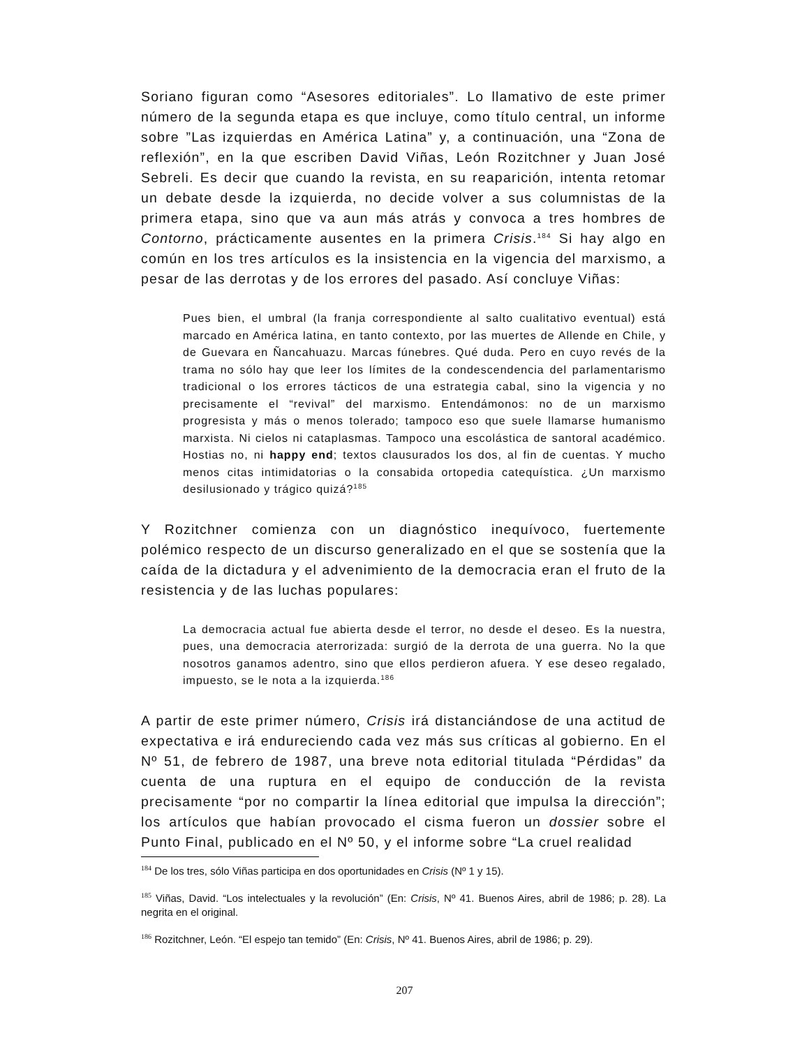Soriano figuran como “Asesores editoriales”. Lo llamativo de este primer número de la segunda etapa es que incluye, como título central, un informe sobre ”Las izquierdas en América Latina” y, a continuación, una “Zona de reflexión”, en la que escriben David Viñas, León Rozitchner y Juan José Sebreli. Es decir que cuando la revista, en su reaparición, intenta retomar un debate desde la izquierda, no decide volver a sus columnistas de la primera etapa, sino que va aun más atrás y convoca a tres hombres de Contorno, prácticamente ausentes en la primera Crisis.<sup>184</sup> Si hay algo en común en los tres artículos es la insistencia en la vigencia del marxismo, a pesar de las derrotas y de los errores del pasado. Así concluye Viñas:
Pues bien, el umbral (la franja correspondiente al salto cualitativo eventual) está marcado en América latina, en tanto contexto, por las muertes de Allende en Chile, y de Guevara en Ñancahuazu. Marcas fúnebres. Qué duda. Pero en cuyo revés de la trama no sólo hay que leer los límites de la condescendencia del parlamentarismo tradicional o los errores tácticos de una estrategia cabal, sino la vigencia y no precisamente el “revival” del marxismo. Entendámonos: no de un marxismo progresista y más o menos tolerado; tampoco eso que suele llamarse humanismo marxista. Ni cielos ni cataplasmas. Tampoco una escolástica de santoral académico. Hostias no, ni happy end; textos clausurados los dos, al fin de cuentas. Y mucho menos citas intimidatorias o la consabida ortopedia catequística. ¿Un marxismo desilusionado y trágico quizá?<sup>185</sup>
Y Rozitchner comienza con un diagnóstico inequívoco, fuertemente polémico respecto de un discurso generalizado en el que se sostenía que la caída de la dictadura y el advenimiento de la democracia eran el fruto de la resistencia y de las luchas populares:
La democracia actual fue abierta desde el terror, no desde el deseo. Es la nuestra, pues, una democracia aterrorizada: surgió de la derrota de una guerra. No la que nosotros ganamos adentro, sino que ellos perdieron afuera. Y ese deseo regalado, impuesto, se le nota a la izquierda.<sup>186</sup>
A partir de este primer número, Crisis irá distanciándose de una actitud de expectativa e irá endureciendo cada vez más sus críticas al gobierno. En el Nº 51, de febrero de 1987, una breve nota editorial titulada “Pérdidas” da cuenta de una ruptura en el equipo de conducción de la revista precisamente “por no compartir la línea editorial que impulsa la dirección”; los artículos que habían provocado el cisma fueron un dossier sobre el Punto Final, publicado en el Nº 50, y el informe sobre “La cruel realidad
<sup>184</sup> De los tres, sólo Viñas participa en dos oportunidades en Crisis (Nº 1 y 15).
<sup>185</sup> Viñas, David. “Los intelectuales y la revolución” (En: Crisis, Nº 41. Buenos Aires, abril de 1986; p. 28). La negrita en el original.
<sup>186</sup> Rozitchner, León. “El espejo tan temido” (En: Crisis, Nº 41. Buenos Aires, abril de 1986; p. 29).
207